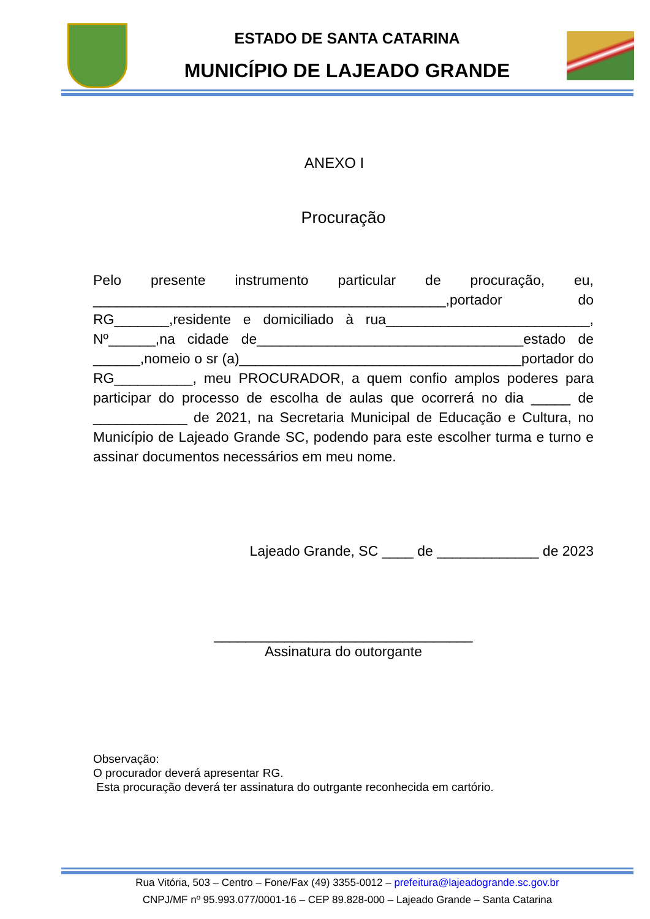ESTADO DE SANTA CATARINA
MUNICÍPIO DE LAJEADO GRANDE
ANEXO I
Procuração
Pelo presente instrumento particular de procuração, eu, _____________________________________________,portador do RG_______,residente e domiciliado à rua__________________________, Nº______,na cidade de__________________________________estado de ______,nomeio o sr (a)____________________________________portador do RG__________, meu PROCURADOR, a quem confio amplos poderes para participar do processo de escolha de aulas que ocorrerá no dia _____ de ____________ de 2021, na Secretaria Municipal de Educação e Cultura, no Município de Lajeado Grande SC, podendo para este escolher turma e turno e assinar documentos necessários em meu nome.
Lajeado Grande, SC ____ de _____________ de 2023
_________________________________
Assinatura do outorgante
Observação:
O procurador deverá apresentar RG.
Esta procuração deverá ter assinatura do outrgante reconhecida em cartório.
Rua Vitória, 503 – Centro – Fone/Fax (49) 3355-0012 – prefeitura@lajeadogrande.sc.gov.br
CNPJ/MF nº 95.993.077/0001-16 – CEP 89.828-000 – Lajeado Grande – Santa Catarina